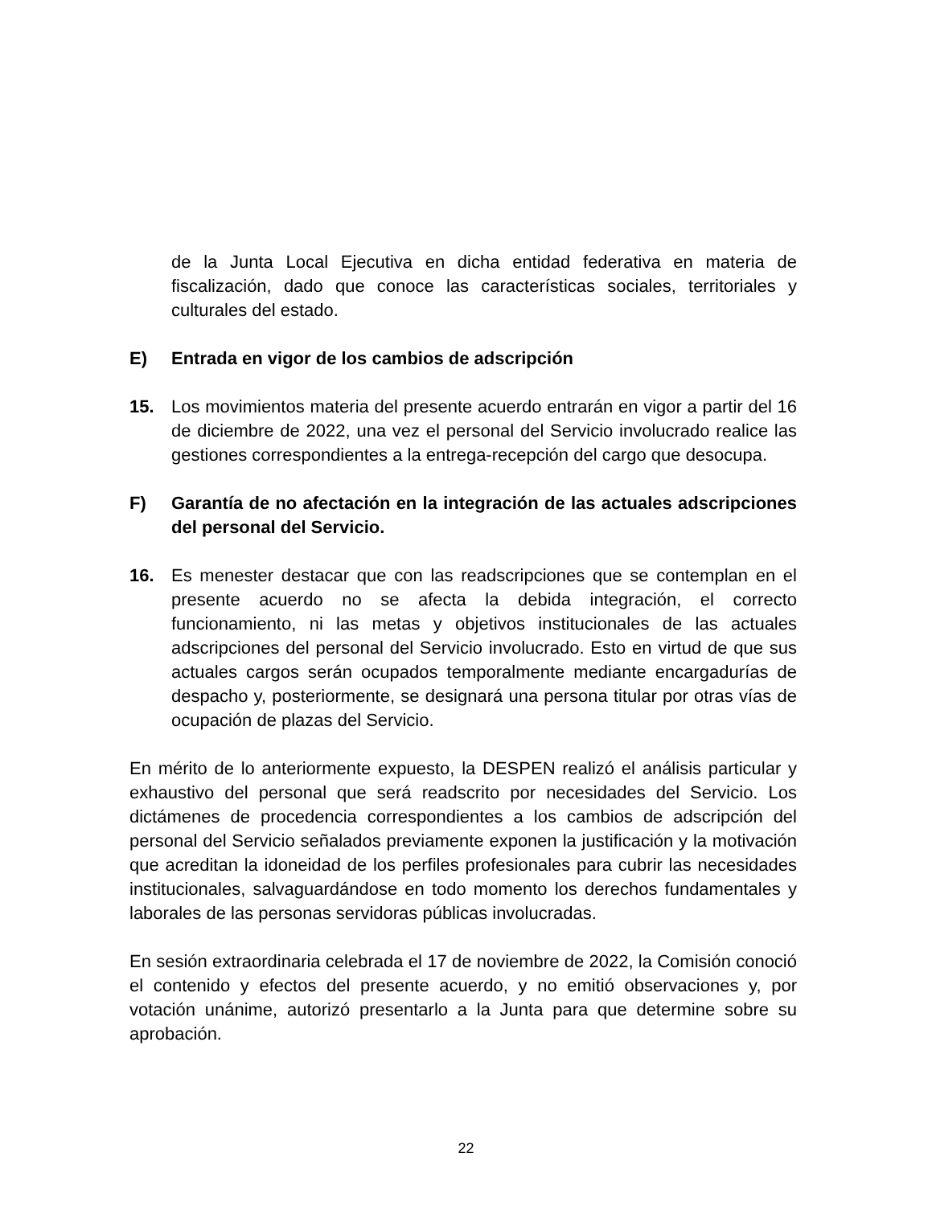de la Junta Local Ejecutiva en dicha entidad federativa en materia de fiscalización, dado que conoce las características sociales, territoriales y culturales del estado.
E) Entrada en vigor de los cambios de adscripción
15. Los movimientos materia del presente acuerdo entrarán en vigor a partir del 16 de diciembre de 2022, una vez el personal del Servicio involucrado realice las gestiones correspondientes a la entrega-recepción del cargo que desocupa.
F) Garantía de no afectación en la integración de las actuales adscripciones del personal del Servicio.
16. Es menester destacar que con las readscripciones que se contemplan en el presente acuerdo no se afecta la debida integración, el correcto funcionamiento, ni las metas y objetivos institucionales de las actuales adscripciones del personal del Servicio involucrado. Esto en virtud de que sus actuales cargos serán ocupados temporalmente mediante encargadurías de despacho y, posteriormente, se designará una persona titular por otras vías de ocupación de plazas del Servicio.
En mérito de lo anteriormente expuesto, la DESPEN realizó el análisis particular y exhaustivo del personal que será readscrito por necesidades del Servicio. Los dictámenes de procedencia correspondientes a los cambios de adscripción del personal del Servicio señalados previamente exponen la justificación y la motivación que acreditan la idoneidad de los perfiles profesionales para cubrir las necesidades institucionales, salvaguardándose en todo momento los derechos fundamentales y laborales de las personas servidoras públicas involucradas.
En sesión extraordinaria celebrada el 17 de noviembre de 2022, la Comisión conoció el contenido y efectos del presente acuerdo, y no emitió observaciones y, por votación unánime, autorizó presentarlo a la Junta para que determine sobre su aprobación.
22